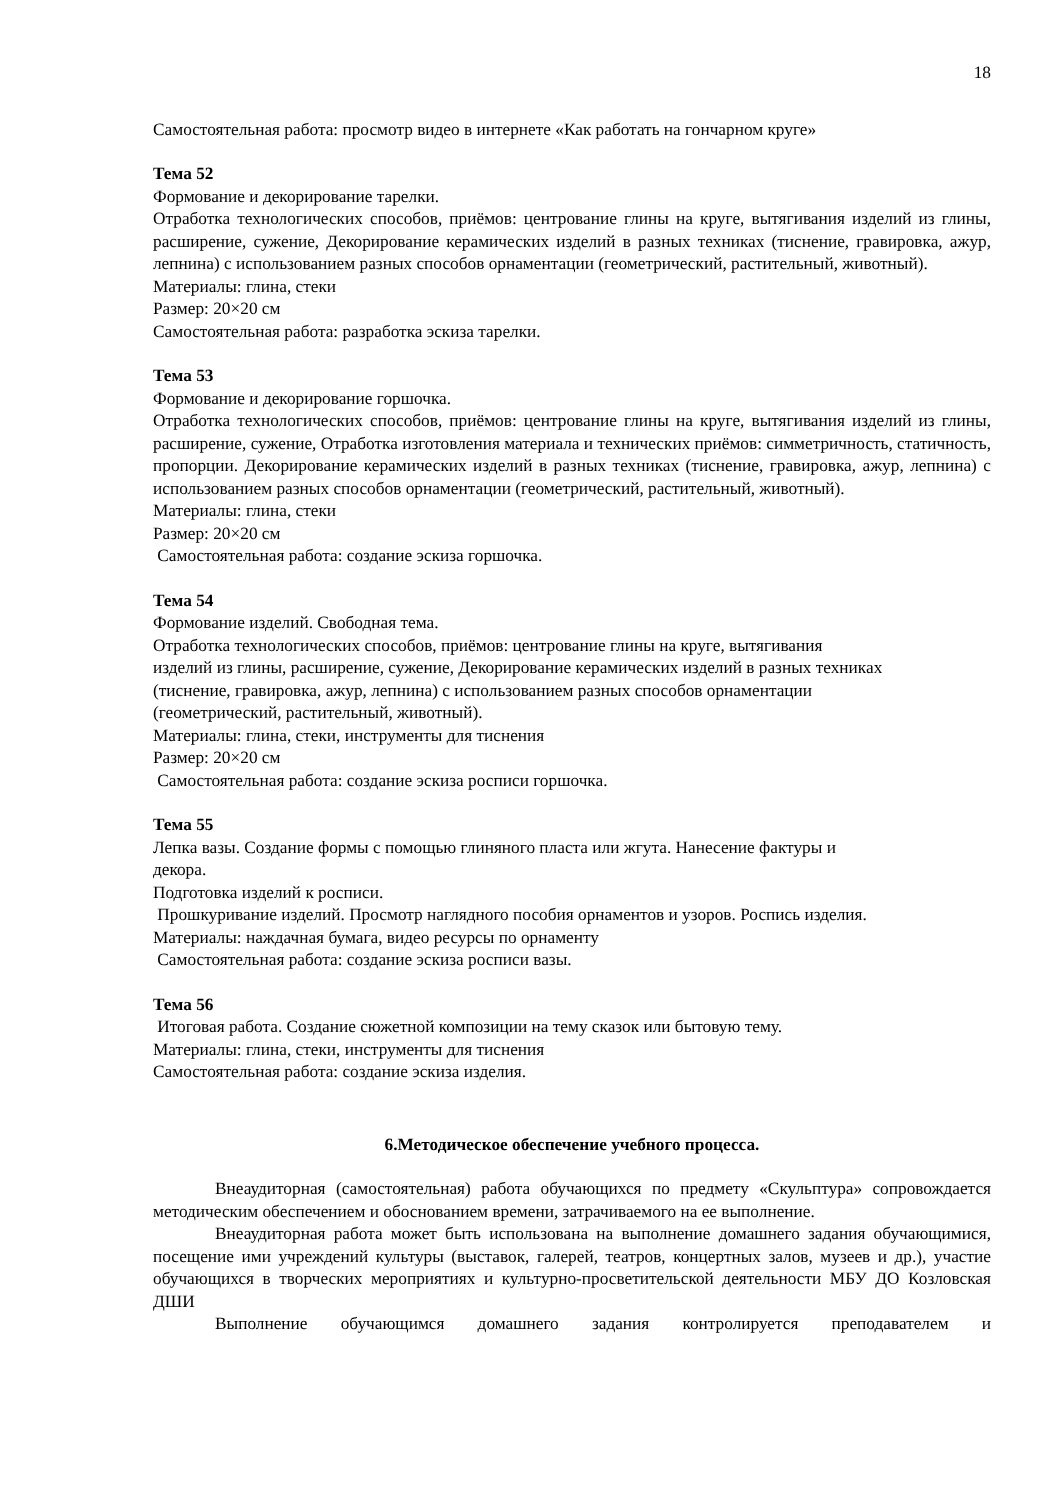18
Самостоятельная работа: просмотр видео в интернете «Как работать на гончарном круге»
Тема 52
Формование и декорирование тарелки.
Отработка технологических способов, приёмов: центрование глины на круге, вытягивания изделий из глины, расширение, сужение, Декорирование керамических изделий в разных техниках (тиснение, гравировка, ажур, лепнина) с использованием разных способов орнаментации (геометрический, растительный, животный).
Материалы: глина, стеки
Размер: 20×20 см
Самостоятельная работа: разработка эскиза тарелки.
Тема 53
Формование и декорирование горшочка.
Отработка технологических способов, приёмов: центрование глины на круге, вытягивания изделий из глины, расширение, сужение, Отработка изготовления материала и технических приёмов: симметричность, статичность, пропорции. Декорирование керамических изделий в разных техниках (тиснение, гравировка, ажур, лепнина) с использованием разных способов орнаментации (геометрический, растительный, животный).
Материалы: глина, стеки
Размер: 20×20 см
Самостоятельная работа: создание эскиза горшочка.
Тема 54
Формование изделий. Свободная тема.
Отработка технологических способов, приёмов: центрование глины на круге, вытягивания
изделий из глины, расширение, сужение, Декорирование керамических изделий в разных техниках
(тиснение, гравировка, ажур, лепнина) с использованием разных способов орнаментации
(геометрический, растительный, животный).
Материалы: глина, стеки, инструменты для тиснения
Размер: 20×20 см
Самостоятельная работа: создание эскиза росписи горшочка.
Тема 55
Лепка вазы. Создание формы с помощью глиняного пласта или жгута. Нанесение фактуры и
декора.
Подготовка изделий к росписи.
Прошкуривание изделий. Просмотр наглядного пособия орнаментов и узоров. Роспись изделия.
Материалы: наждачная бумага, видео ресурсы по орнаменту
Самостоятельная работа: создание эскиза росписи вазы.
Тема 56
Итоговая работа. Создание сюжетной композиции на тему сказок или бытовую тему.
Материалы: глина, стеки, инструменты для тиснения
Самостоятельная работа: создание эскиза изделия.
6.Методическое обеспечение учебного процесса.
Внеаудиторная (самостоятельная) работа обучающихся по предмету «Скульптура» сопровождается методическим обеспечением и обоснованием времени, затрачиваемого на ее выполнение.
Внеаудиторная работа может быть использована на выполнение домашнего задания обучающимися, посещение ими учреждений культуры (выставок, галерей, театров, концертных залов, музеев и др.), участие обучающихся в творческих мероприятиях и культурно-просветительской деятельности МБУ ДО Козловская ДШИ
Выполнение обучающимся домашнего задания контролируется преподавателем и